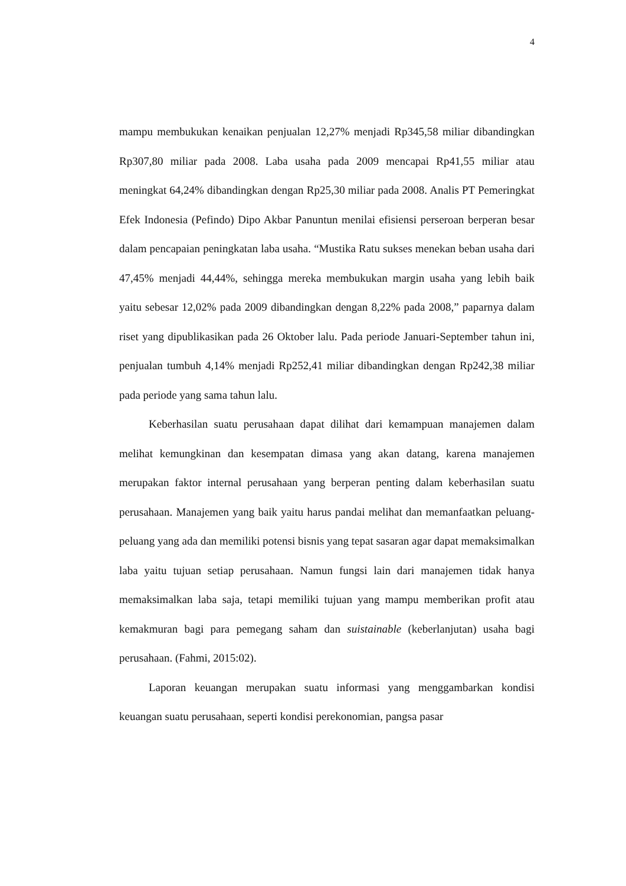4
mampu membukukan kenaikan penjualan 12,27% menjadi Rp345,58 miliar dibandingkan Rp307,80 miliar pada 2008. Laba usaha pada 2009 mencapai Rp41,55 miliar atau meningkat 64,24% dibandingkan dengan Rp25,30 miliar pada 2008. Analis PT Pemeringkat Efek Indonesia (Pefindo) Dipo Akbar Panuntun menilai efisiensi perseroan berperan besar dalam pencapaian peningkatan laba usaha. “Mustika Ratu sukses menekan beban usaha dari 47,45% menjadi 44,44%, sehingga mereka membukukan margin usaha yang lebih baik yaitu sebesar 12,02% pada 2009 dibandingkan dengan 8,22% pada 2008,” paparnya dalam riset yang dipublikasikan pada 26 Oktober lalu. Pada periode Januari-September tahun ini, penjualan tumbuh 4,14% menjadi Rp252,41 miliar dibandingkan dengan Rp242,38 miliar pada periode yang sama tahun lalu.
Keberhasilan suatu perusahaan dapat dilihat dari kemampuan manajemen dalam melihat kemungkinan dan kesempatan dimasa yang akan datang, karena manajemen merupakan faktor internal perusahaan yang berperan penting dalam keberhasilan suatu perusahaan. Manajemen yang baik yaitu harus pandai melihat dan memanfaatkan peluang-peluang yang ada dan memiliki potensi bisnis yang tepat sasaran agar dapat memaksimalkan laba yaitu tujuan setiap perusahaan. Namun fungsi lain dari manajemen tidak hanya memaksimalkan laba saja, tetapi memiliki tujuan yang mampu memberikan profit atau kemakmuran bagi para pemegang saham dan suistainable (keberlanjutan) usaha bagi perusahaan. (Fahmi, 2015:02).
Laporan keuangan merupakan suatu informasi yang menggambarkan kondisi keuangan suatu perusahaan, seperti kondisi perekonomian, pangsa pasar